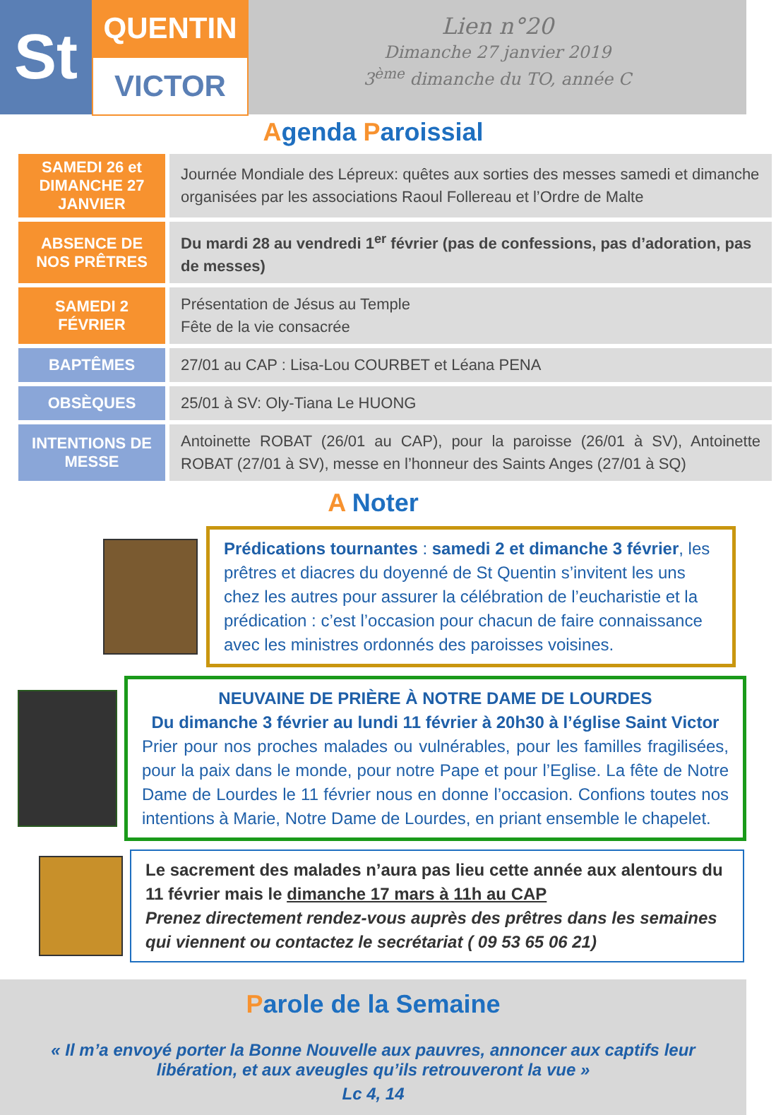St
QUENTIN
VICTOR
Lien n°20
Dimanche 27 janvier 2019
3<sup>ème</sup> dimanche du TO, année C
Agenda Paroissial
| SAMEDI 26 et DIMANCHE 27 JANVIER | Journée Mondiale des Lépreux: quêtes aux sorties des messes samedi et dimanche organisées par les associations Raoul Follereau et l’Ordre de Malte |
| ABSENCE DE NOS PRÊTRES | Du mardi 28 au vendredi 1<sup>er</sup> février (pas de confessions, pas d’adoration, pas de messes) |
| SAMEDI 2 FÉVRIER | Présentation de Jésus au Temple Fête de la vie consacrée |
| BAPTÊMES | 27/01 au CAP : Lisa-Lou COURBET et Léana PENA |
| OBSÈQUES | 25/01 à SV: Oly-Tiana Le HUONG |
| INTENTIONS DE MESSE | Antoinette ROBAT (26/01 au CAP), pour la paroisse (26/01 à SV), Antoinette ROBAT (27/01 à SV), messe en l’honneur des Saints Anges (27/01 à SQ) |
A Noter
Prédications tournantes : samedi 2 et dimanche 3 février, les prêtres et diacres du doyenné de St Quentin s’invitent les uns chez les autres pour assurer la célébration de l’eucharistie et la prédication : c’est l’occasion pour chacun de faire connaissance avec les ministres ordonnés des paroisses voisines.
NEUVAINE DE PRIÈRE À NOTRE DAME DE LOURDES
Du dimanche 3 février au lundi 11 février à 20h30 à l’église Saint Victor
Prier pour nos proches malades ou vulnérables, pour les familles fragilisées, pour la paix dans le monde, pour notre Pape et pour l’Eglise. La fête de Notre Dame de Lourdes le 11 février nous en donne l’occasion. Confions toutes nos intentions à Marie, Notre Dame de Lourdes, en priant ensemble le chapelet.
Le sacrement des malades n’aura pas lieu cette année aux alentours du 11 février mais le dimanche 17 mars à 11h au CAP
Prenez directement rendez-vous auprès des prêtres dans les semaines qui viennent ou contactez le secrétariat ( 09 53 65 06 21)
Parole de la Semaine
« Il m’a envoyé porter la Bonne Nouvelle aux pauvres, annoncer aux captifs leur libération, et aux aveugles qu’ils retrouveront la vue »
Lc 4, 14